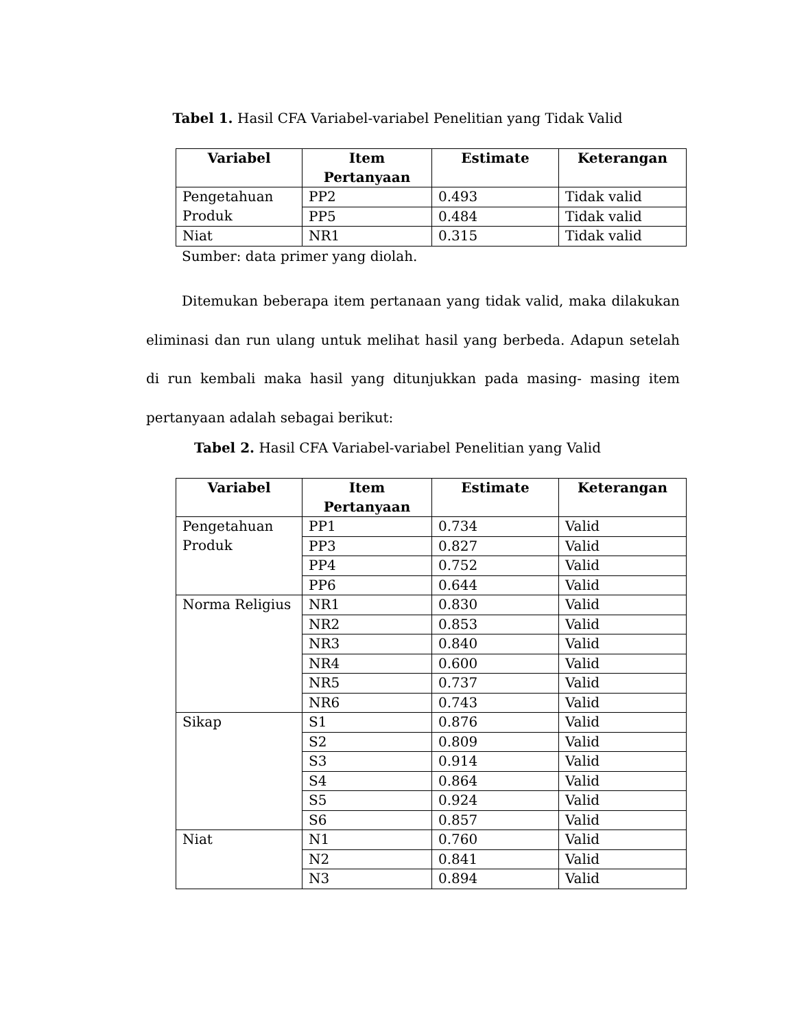Tabel 1. Hasil CFA Variabel-variabel Penelitian yang Tidak Valid
| Variabel | Item Pertanyaan | Estimate | Keterangan |
| --- | --- | --- | --- |
| Pengetahuan Produk | PP2 | 0.493 | Tidak valid |
| | PP5 | 0.484 | Tidak valid |
| Niat | NR1 | 0.315 | Tidak valid |
Sumber: data primer yang diolah.
Ditemukan beberapa item pertanaan yang tidak valid, maka dilakukan eliminasi dan run ulang untuk melihat hasil yang berbeda. Adapun setelah di run kembali maka hasil yang ditunjukkan pada masing- masing item pertanyaan adalah sebagai berikut:
Tabel 2. Hasil CFA Variabel-variabel Penelitian yang Valid
| Variabel | Item Pertanyaan | Estimate | Keterangan |
| --- | --- | --- | --- |
| Pengetahuan Produk | PP1 | 0.734 | Valid |
| | PP3 | 0.827 | Valid |
| | PP4 | 0.752 | Valid |
| | PP6 | 0.644 | Valid |
| Norma Religius | NR1 | 0.830 | Valid |
| | NR2 | 0.853 | Valid |
| | NR3 | 0.840 | Valid |
| | NR4 | 0.600 | Valid |
| | NR5 | 0.737 | Valid |
| | NR6 | 0.743 | Valid |
| Sikap | S1 | 0.876 | Valid |
| | S2 | 0.809 | Valid |
| | S3 | 0.914 | Valid |
| | S4 | 0.864 | Valid |
| | S5 | 0.924 | Valid |
| | S6 | 0.857 | Valid |
| Niat | N1 | 0.760 | Valid |
| | N2 | 0.841 | Valid |
| | N3 | 0.894 | Valid |